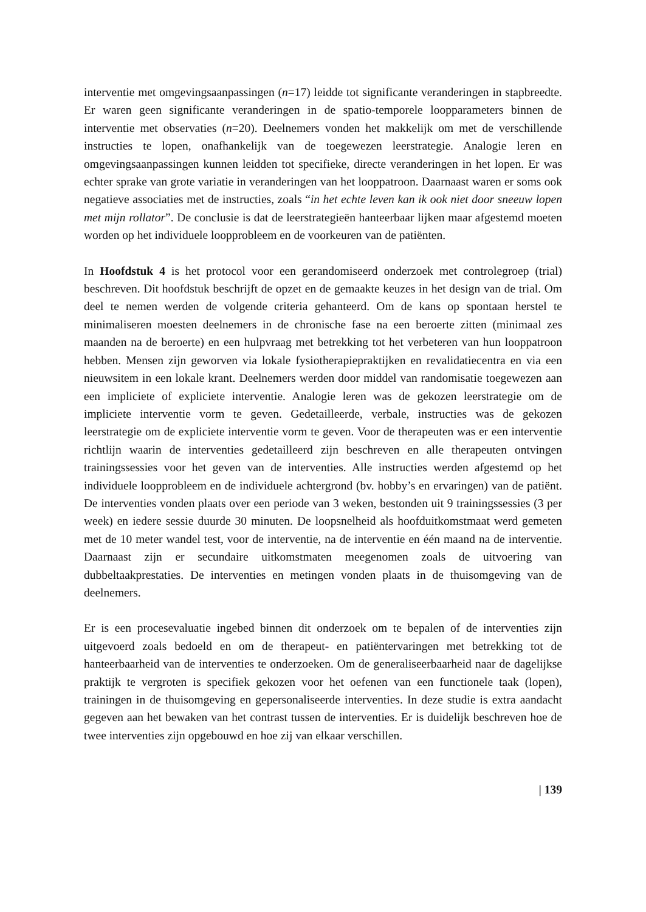interventie met omgevingsaanpassingen (n=17) leidde tot significante veranderingen in stapbreedte. Er waren geen significante veranderingen in de spatio-temporele loopparameters binnen de interventie met observaties (n=20). Deelnemers vonden het makkelijk om met de verschillende instructies te lopen, onafhankelijk van de toegewezen leerstrategie. Analogie leren en omgevingsaanpassingen kunnen leidden tot specifieke, directe veranderingen in het lopen. Er was echter sprake van grote variatie in veranderingen van het looppatroon. Daarnaast waren er soms ook negatieve associaties met de instructies, zoals “in het echte leven kan ik ook niet door sneeuw lopen met mijn rollator”. De conclusie is dat de leerstrategieën hanteerbaar lijken maar afgestemd moeten worden op het individuele loopprobleem en de voorkeuren van de patiënten.
In Hoofdstuk 4 is het protocol voor een gerandomiseerd onderzoek met controlegroep (trial) beschreven. Dit hoofdstuk beschrijft de opzet en de gemaakte keuzes in het design van de trial. Om deel te nemen werden de volgende criteria gehanteerd. Om de kans op spontaan herstel te minimaliseren moesten deelnemers in de chronische fase na een beroerte zitten (minimaal zes maanden na de beroerte) en een hulpvraag met betrekking tot het verbeteren van hun looppatroon hebben. Mensen zijn geworven via lokale fysiotherapiepraktijken en revalidatiecentra en via een nieuwsitem in een lokale krant. Deelnemers werden door middel van randomisatie toegewezen aan een impliciete of expliciete interventie. Analogie leren was de gekozen leerstrategie om de impliciete interventie vorm te geven. Gedetailleerde, verbale, instructies was de gekozen leerstrategie om de expliciete interventie vorm te geven. Voor de therapeuten was er een interventie richtlijn waarin de interventies gedetailleerd zijn beschreven en alle therapeuten ontvingen trainingssessies voor het geven van de interventies. Alle instructies werden afgestemd op het individuele loopprobleem en de individuele achtergrond (bv. hobby’s en ervaringen) van de patiënt. De interventies vonden plaats over een periode van 3 weken, bestonden uit 9 trainingssessies (3 per week) en iedere sessie duurde 30 minuten. De loopsnelheid als hoofduitkomstmaat werd gemeten met de 10 meter wandel test, voor de interventie, na de interventie en één maand na de interventie. Daarnaast zijn er secundaire uitkomstmaten meegenomen zoals de uitvoering van dubbeltaakprestaties. De interventies en metingen vonden plaats in de thuisomgeving van de deelnemers.
Er is een procesevaluatie ingebed binnen dit onderzoek om te bepalen of de interventies zijn uitgevoerd zoals bedoeld en om de therapeut- en patiëntervaringen met betrekking tot de hanteerbaarheid van de interventies te onderzoeken. Om de generaliseerbaarheid naar de dagelijkse praktijk te vergroten is specifiek gekozen voor het oefenen van een functionele taak (lopen), trainingen in de thuisomgeving en gepersonaliseerde interventies. In deze studie is extra aandacht gegeven aan het bewaken van het contrast tussen de interventies. Er is duidelijk beschreven hoe de twee interventies zijn opgebouwd en hoe zij van elkaar verschillen.
| 139